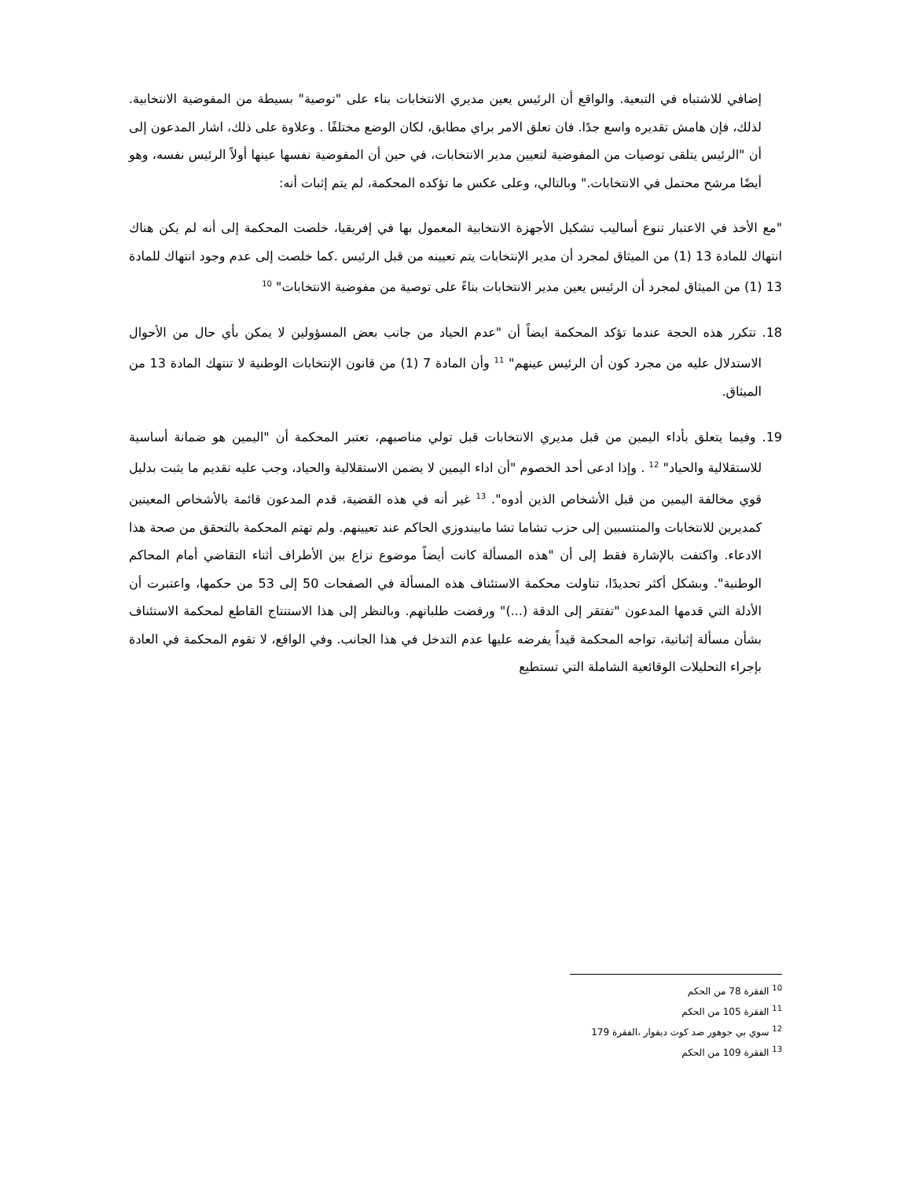إضافي للاشتباه في التبعية. والواقع أن الرئيس يعين مديري الانتخابات بناء على "توصية" بسيطة من المفوضية الانتخابية. لذلك، فإن هامش تقديره واسع جدًا. فان تعلق الامر براي مطابق، لكان الوضع مختلفًا . وعلاوة على ذلك، اشار المدعون إلى أن "الرئيس يتلقى توصيات من المفوضية لتعيين مدير الانتخابات، في حين أن المفوضية نفسها عينها أولاً الرئيس نفسه، وهو أيضًا مرشح محتمل في الانتخابات." وبالتالي، وعلى عكس ما تؤكده المحكمة، لم يتم إثبات أنه:
"مع الأخذ في الاعتبار تنوع أساليب تشكيل الأجهزة الانتخابية المعمول بها في إفريقيا، خلصت المحكمة إلى أنه لم يكن هناك انتهاك للمادة 13 (1) من الميثاق لمجرد أن مدير الإنتخابات يتم تعيينه من قبل الرئيس .كما خلصت إلى عدم وجود انتهاك للمادة 13 (1) من الميثاق لمجرد أن الرئيس يعين مدير الانتخابات بناءً على توصية من مفوضية الانتخابات" <sup>10</sup>
18. تتكرر هذه الحجة عندما تؤكد المحكمة ايضاً أن "عدم الحياد من جانب بعض المسؤولين لا يمكن بأي حال من الأحوال الاستدلال عليه من مجرد كون أن الرئيس عينهم" <sup>11</sup> وأن المادة 7 (1) من قانون الإنتخابات الوطنية لا تنتهك المادة 13 من الميثاق.
19. وفيما يتعلق بأداء اليمين من قبل مديري الانتخابات قبل تولي مناصبهم، تعتبر المحكمة أن "اليمين هو ضمانة أساسية للاستقلالية والحياد" <sup>12</sup> . وإذا ادعى أحد الخصوم "أن اداء اليمين لا يضمن الاستقلالية والحياد، وجب عليه تقديم ما يثبت بدليل قوي مخالفة اليمين من قبل الأشخاص الذين أدوه". <sup>13</sup> غير أنه في هذه القضية، قدم المدعون قائمة بالأشخاص المعينين كمديرين للانتخابات والمنتسبين إلى حزب تشاما تشا مابيندوزي الحاكم عند تعيينهم. ولم تهتم المحكمة بالتحقق من صحة هذا الادعاء. واكتفت بالإشارة فقط إلى أن "هذه المسألة كانت أيضاً موضوع نزاع بين الأطراف أثناء التقاضي أمام المحاكم الوطنية". وبشكل أكثر تحديدًا، تناولت محكمة الاستئناف هذه المسألة في الصفحات 50 إلى 53 من حكمها، واعتبرت أن الأدلة التي قدمها المدعون "تفتقر إلى الدقة (...)" ورفضت طلباتهم. وبالنظر إلى هذا الاستنتاج القاطع لمحكمة الاستئناف بشأن مسألة إثباتية، تواجه المحكمة قيداً يفرضه عليها عدم التدخل في هذا الجانب. وفي الواقع، لا تقوم المحكمة في العادة بإجراء التحليلات الوقائعية الشاملة التي تستطيع
<sup>10</sup> الفقرة 78 من الحكم
<sup>11</sup> الفقرة 105 من الحكم
<sup>12</sup> سوي بي جوهور ضد كوت ديفوار ،الفقرة 179
<sup>13</sup> الفقرة 109 من الحكم